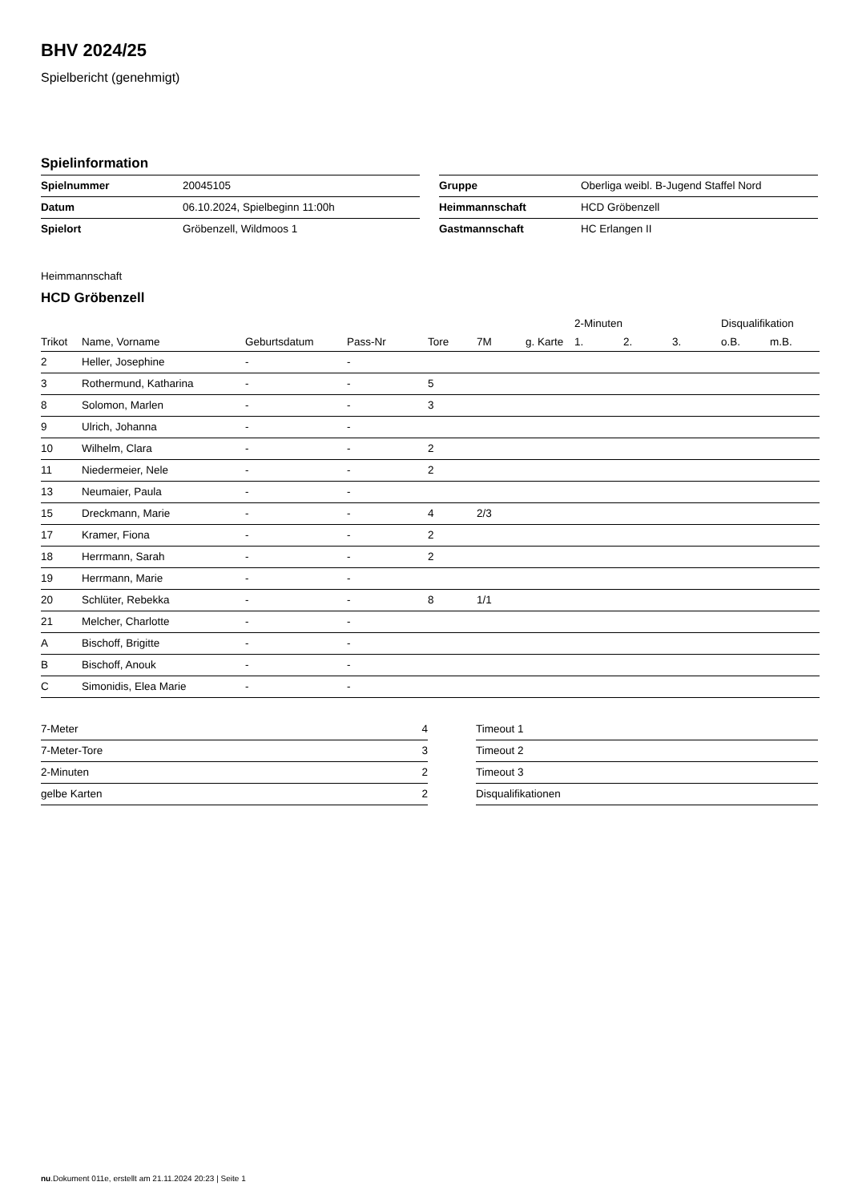BHV 2024/25
Spielbericht (genehmigt)
Spielinformation
| Spielnummer | 20045105 |
| Datum | 06.10.2024, Spielbeginn 11:00h |
| Spielort | Gröbenzell, Wildmoos 1 |
| Gruppe | Oberliga weibl. B-Jugend Staffel Nord |
| Heimmannschaft | HCD Gröbenzell |
| Gastmannschaft | HC Erlangen II |
Heimmannschaft
HCD Gröbenzell
| | | | | | | | 2-Minuten | | | Disqualifikation | |
| --- | --- | --- | --- | --- | --- | --- | --- | --- | --- | --- | --- |
| Trikot | Name, Vorname | Geburtsdatum | Pass-Nr | Tore | 7M | g. Karte | 1. | 2. | 3. | o.B. | m.B. |
| 2 | Heller, Josephine | - | - | | | | | | | | |
| 3 | Rothermund, Katharina | - | - | 5 | | | | | | | |
| 8 | Solomon, Marlen | - | - | 3 | | | | | | | |
| 9 | Ulrich, Johanna | - | - | | | | | | | | |
| 10 | Wilhelm, Clara | - | - | 2 | | | | | | | |
| 11 | Niedermeier, Nele | - | - | 2 | | | | | | | |
| 13 | Neumaier, Paula | - | - | | | | | | | | |
| 15 | Dreckmann, Marie | - | - | 4 | 2/3 | | | | | | |
| 17 | Kramer, Fiona | - | - | 2 | | | | | | | |
| 18 | Herrmann, Sarah | - | - | 2 | | | | | | | |
| 19 | Herrmann, Marie | - | - | | | | | | | | |
| 20 | Schlüter, Rebekka | - | - | 8 | 1/1 | | | | | | |
| 21 | Melcher, Charlotte | - | - | | | | | | | | |
| A | Bischoff, Brigitte | - | - | | | | | | | | |
| B | Bischoff, Anouk | - | - | | | | | | | | |
| C | Simonidis, Elea Marie | - | - | | | | | | | | |
| 7-Meter | 4 |
| 7-Meter-Tore | 3 |
| 2-Minuten | 2 |
| gelbe Karten | 2 |
| Timeout 1 |
| Timeout 2 |
| Timeout 3 |
| Disqualifikationen |
nu.Dokument 011e, erstellt am 21.11.2024 20:23 | Seite 1